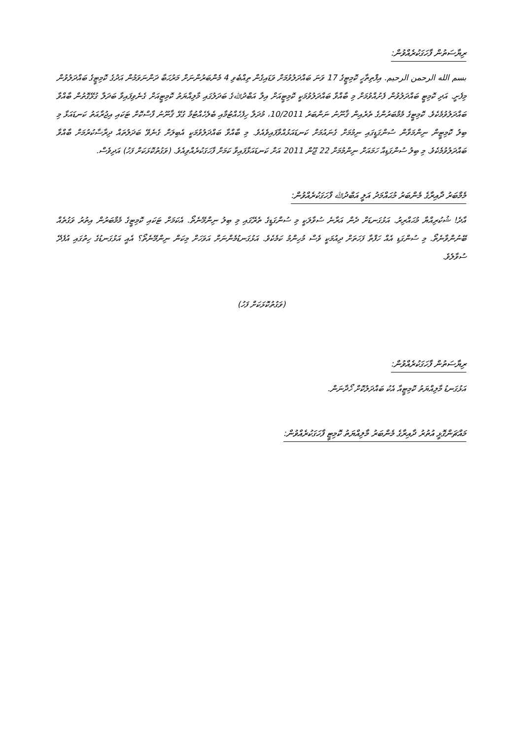ރިޔާސަތުން ފާހަގަކުރެއްވުން:
بسم الله الرحمن الرحيم. އިފްތިތާހީ ކޮމިޓީގެ 17 ވަނަ ބައްދަލުވުމަށް ވަޑައިގެން ތިއްބެވި 4 މެންބަރުންނަށް މަރުޙަބާ ދަންނަވަމުން އަދުގެ ކޮމިޓީގެ ބައްދަލުވުން މިފެށީ. އަދި ކޮމިޓީ ބައްދަލުވުން ފެށުއްވުމަށް މި ބާއްވާ ބައްދަލުވުމަކީ ކޮމިޓީއަށް އިލާ އަބްދުﷲގެ ބަދަލުގައި މާލިއްޔަތު ކޮމިޓީއަށް ގެނެވިފައިވާ ބަދަލާ ގުޅޭގޮތުން ބާއްވާ ބައްދަލުވުމެކެވެ. ކޮމިޓީގެ މެމްބަރުންގެ ތެރެއިން ޤާނޫނު ނަންބަރު 10/2011، މުދަލާ ހިފެހެއްޓުމާއި ބެލެހެއްޓުމާ ގުޅޭ ޤާނޫނު ފާސްކޮށް ޓަކައި އިޖުރާއަތު ކަނޑައަޅާ މި ބިލު ކޮމިޓީން ނިންމަވާން ސުންގަޑީގައި ނިމުމަށް ގެނައުމަށް ކަނޑައަޅުއްވާފައިވެއެވެ. މި ބާއްވާ ބައްދަލުވުމަކީ އެބިލަށް ގެނެވޭ ބަދަލުތައް ދިރާސާކުރުމަށް ބާއްވާ ބައްދަލުވުމެކެވެ. މި ބިލު ސުންގަޑިއާ ހަމައަށް ނިންމުމަށް 22 ޖޫން 2011 އަށް ކަނޑައަޅާފައިވާ ކަމަށް ފާހަގަކުރެއްވިއެވެ. (ވަގުތުކޮޅަކަށް ފަހު) އަދިވެސް.
މެމްބަރު ދާއިރާގެ މެންބަރު މުޙައްމަދު އަލީ އަބްދުﷲ ފާހަގަކުރެއްވުން:
އާދެ! ޝުކުރިއްޔާ މުޙައްރިރު. އަޅުގަނޑަށް ދެން އަރާނެ ސުވާލަކީ މި ސުންގަޑީގެ ތެރޭގައި މި ބިލު ނިންމޭނެތޯ. އެކަމަށް ޓަކައި ކޮމިޓީގެ މެމްބަރުން އިތުރު ވަގުތެއް ބޭނުންވާނެތޯ. މި ސުންގަޑި އެއް ހަފްތާ ފަހަތަށް ދިއުމަކީ ވެސް މުހިންމު ކަމެކެވެ. އަޅުގަނޑުމެންނަށް އަވަހަށް މިކަން ނިންމޭނެތޯ؟ އެއީ އަޅުގަނޑުގެ ހިތުގައި އުފެދޭ ސުވާލެވެ.
(ވަގުތުކޮޅަކަށް ފަހު)
ރިޔާސަތުން ފާހަގަކުރެއްވުން:
އަޅުގަނޑު މާލިއްޔަތު ކޮމިޓީއާ އެކު ބައްދަލުކޮށް ހޯދާނަން.
މައްޗަންގޮޅީ އުތުރު ދާއިރާގެ މެންބަރު މާލިއްޔަތު ކޮމިޓީ ފާހަގަކުރެއްވުން: